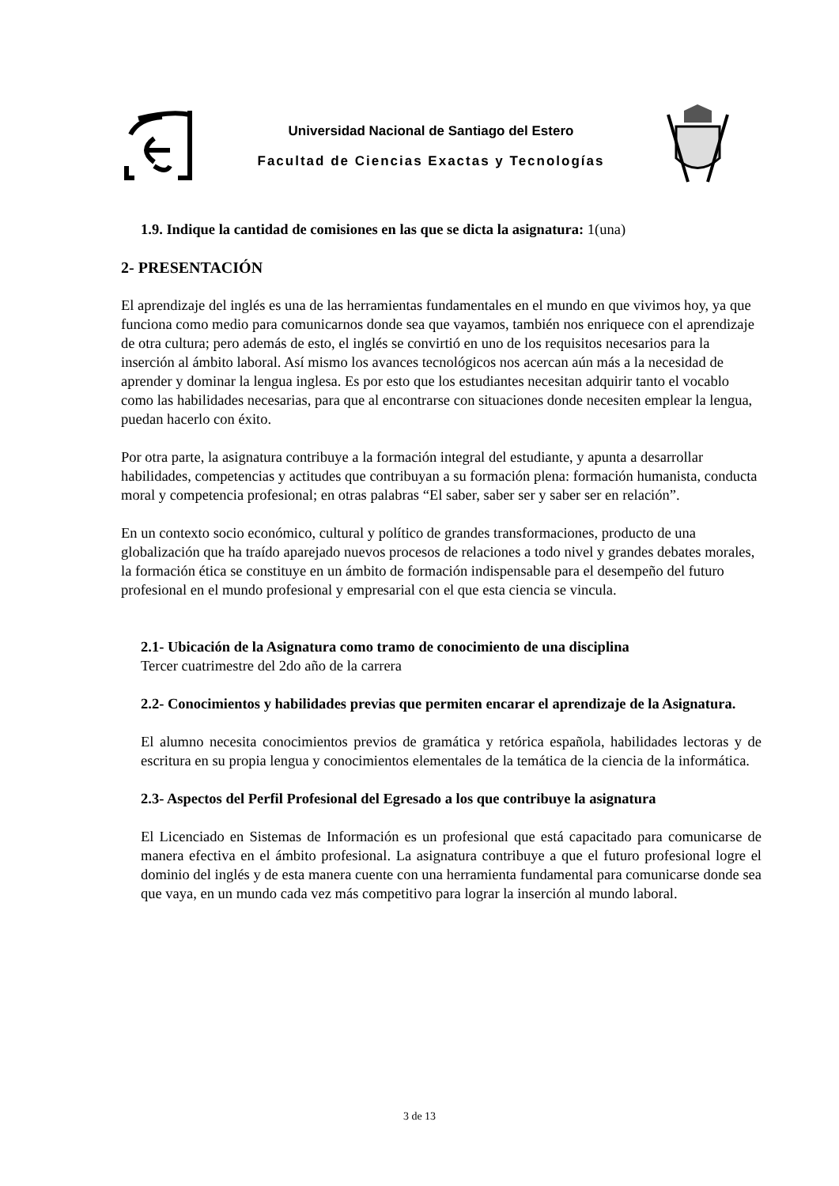Universidad Nacional de Santiago del Estero
Facultad de Ciencias Exactas y Tecnologías
1.9. Indique la cantidad de comisiones en las que se dicta la asignatura: 1(una)
2- PRESENTACIÓN
El aprendizaje del inglés es una de las herramientas fundamentales en el mundo en que vivimos hoy, ya que funciona como medio para comunicarnos donde sea que vayamos, también nos enriquece con el aprendizaje de otra cultura; pero además de esto, el inglés se convirtió en uno de los requisitos necesarios para la inserción al ámbito laboral. Así mismo los avances tecnológicos nos acercan aún más a la necesidad de aprender y dominar la lengua inglesa. Es por esto que los estudiantes necesitan adquirir tanto el vocablo como las habilidades necesarias, para que al encontrarse con situaciones donde necesiten emplear la lengua, puedan hacerlo con éxito.
Por otra parte, la asignatura contribuye a la formación integral del estudiante, y apunta a desarrollar habilidades, competencias y actitudes que contribuyan a su formación plena: formación humanista, conducta moral y competencia profesional; en otras palabras “El saber, saber ser y saber ser en relación”.
En un contexto socio económico, cultural y político de grandes transformaciones, producto de una globalización que ha traído aparejado nuevos procesos de relaciones a todo nivel y grandes debates morales, la formación ética se constituye en un ámbito de formación indispensable para el desempeño del futuro profesional en el mundo profesional y empresarial con el que esta ciencia se vincula.
2.1- Ubicación de la Asignatura como tramo de conocimiento de una disciplina
Tercer cuatrimestre del 2do año de la carrera
2.2- Conocimientos y habilidades previas que permiten encarar el aprendizaje de la Asignatura.
El alumno necesita conocimientos previos de gramática y retórica española, habilidades lectoras y de escritura en su propia lengua y conocimientos elementales de la temática de la ciencia de la informática.
2.3- Aspectos del Perfil Profesional del Egresado a los que contribuye la asignatura
El Licenciado en Sistemas de Información es un profesional que está capacitado para comunicarse de manera efectiva en el ámbito profesional. La asignatura contribuye a que el futuro profesional logre el dominio del inglés y de esta manera cuente con una herramienta fundamental para comunicarse donde sea que vaya, en un mundo cada vez más competitivo para lograr la inserción al mundo laboral.
3 de 13